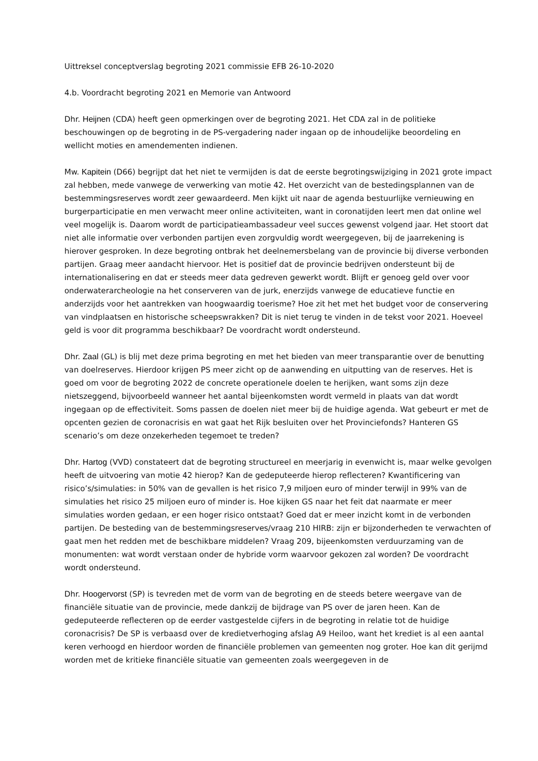Uittreksel conceptverslag begroting 2021 commissie EFB 26-10-2020
4.b. Voordracht begroting 2021 en Memorie van Antwoord
Dhr. Heijnen (CDA) heeft geen opmerkingen over de begroting 2021. Het CDA zal in de politieke beschouwingen op de begroting in de PS-vergadering nader ingaan op de inhoudelijke beoordeling en wellicht moties en amendementen indienen.
Mw. Kapitein (D66) begrijpt dat het niet te vermijden is dat de eerste begrotingswijziging in 2021 grote impact zal hebben, mede vanwege de verwerking van motie 42. Het overzicht van de bestedingsplannen van de bestemmingsreserves wordt zeer gewaardeerd. Men kijkt uit naar de agenda bestuurlijke vernieuwing en burgerparticipatie en men verwacht meer online activiteiten, want in coronatijden leert men dat online wel veel mogelijk is. Daarom wordt de participatieambassadeur veel succes gewenst volgend jaar. Het stoort dat niet alle informatie over verbonden partijen even zorgvuldig wordt weergegeven, bij de jaarrekening is hierover gesproken. In deze begroting ontbrak het deelnemersbelang van de provincie bij diverse verbonden partijen. Graag meer aandacht hiervoor. Het is positief dat de provincie bedrijven ondersteunt bij de internationalisering en dat er steeds meer data gedreven gewerkt wordt. Blijft er genoeg geld over voor onderwaterarcheologie na het conserveren van de jurk, enerzijds vanwege de educatieve functie en anderzijds voor het aantrekken van hoogwaardig toerisme? Hoe zit het met het budget voor de conservering van vindplaatsen en historische scheepswrakken? Dit is niet terug te vinden in de tekst voor 2021. Hoeveel geld is voor dit programma beschikbaar? De voordracht wordt ondersteund.
Dhr. Zaal (GL) is blij met deze prima begroting en met het bieden van meer transparantie over de benutting van doelreserves. Hierdoor krijgen PS meer zicht op de aanwending en uitputting van de reserves. Het is goed om voor de begroting 2022 de concrete operationele doelen te herijken, want soms zijn deze nietszeggend, bijvoorbeeld wanneer het aantal bijeenkomsten wordt vermeld in plaats van dat wordt ingegaan op de effectiviteit. Soms passen de doelen niet meer bij de huidige agenda. Wat gebeurt er met de opcenten gezien de coronacrisis en wat gaat het Rijk besluiten over het Provinciefonds? Hanteren GS scenario’s om deze onzekerheden tegemoet te treden?
Dhr. Hartog (VVD) constateert dat de begroting structureel en meerjarig in evenwicht is, maar welke gevolgen heeft de uitvoering van motie 42 hierop? Kan de gedeputeerde hierop reflecteren? Kwantificering van risico’s/simulaties: in 50% van de gevallen is het risico 7,9 miljoen euro of minder terwijl in 99% van de simulaties het risico 25 miljoen euro of minder is. Hoe kijken GS naar het feit dat naarmate er meer simulaties worden gedaan, er een hoger risico ontstaat? Goed dat er meer inzicht komt in de verbonden partijen. De besteding van de bestemmingsreserves/vraag 210 HIRB: zijn er bijzonderheden te verwachten of gaat men het redden met de beschikbare middelen? Vraag 209, bijeenkomsten verduurzaming van de monumenten: wat wordt verstaan onder de hybride vorm waarvoor gekozen zal worden? De voordracht wordt ondersteund.
Dhr. Hoogervorst (SP) is tevreden met de vorm van de begroting en de steeds betere weergave van de financiële situatie van de provincie, mede dankzij de bijdrage van PS over de jaren heen. Kan de gedeputeerde reflecteren op de eerder vastgestelde cijfers in de begroting in relatie tot de huidige coronacrisis? De SP is verbaasd over de kredietverhoging afslag A9 Heiloo, want het krediet is al een aantal keren verhoogd en hierdoor worden de financiële problemen van gemeenten nog groter. Hoe kan dit gerijmd worden met de kritieke financiële situatie van gemeenten zoals weergegeven in de